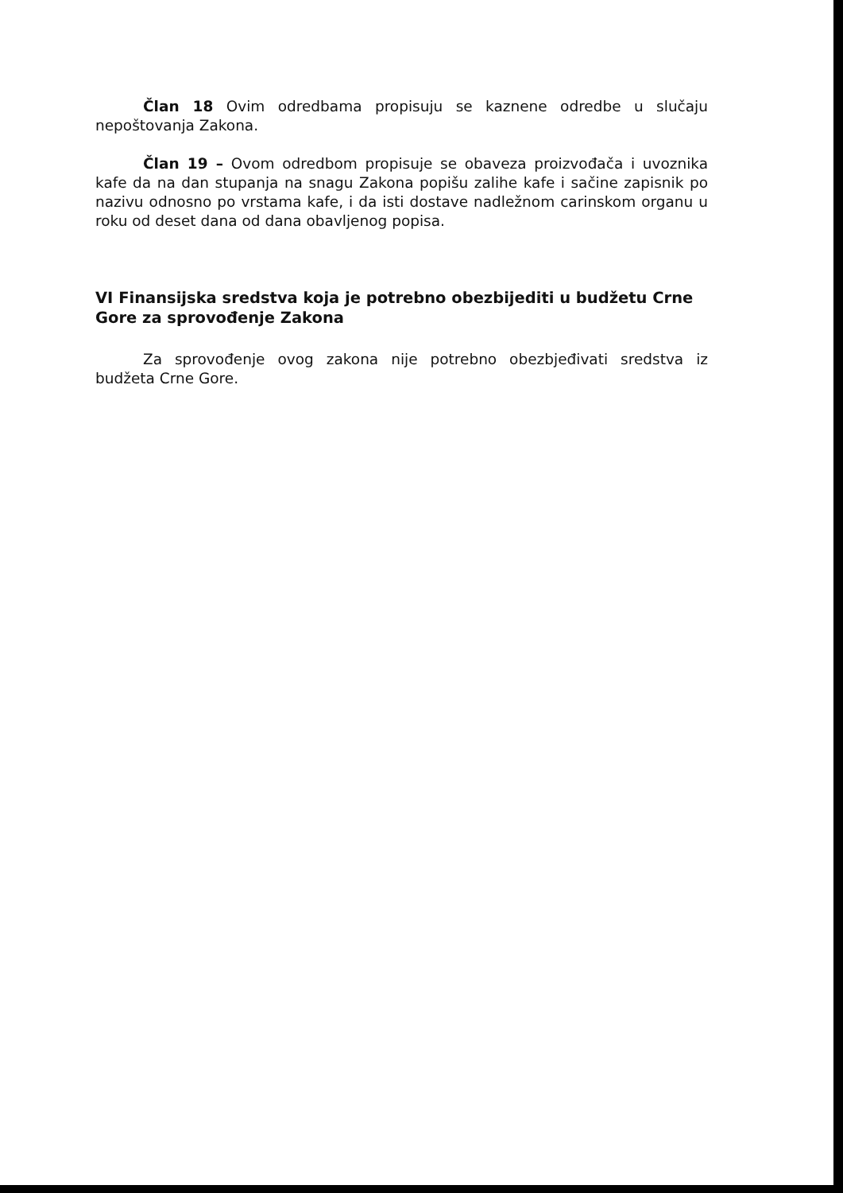Član 18 Ovim odredbama propisuju se kaznene odredbe u slučaju nepoštovanja Zakona.
Član 19 – Ovom odredbom propisuje se obaveza proizvođača i uvoznika kafe da na dan stupanja na snagu Zakona popišu zalihe kafe i sačine zapisnik po nazivu odnosno po vrstama kafe, i da isti dostave nadležnom carinskom organu u roku od deset dana od dana obavljenog popisa.
VI Finansijska sredstva koja je potrebno obezbijediti u budžetu Crne Gore za sprovođenje Zakona
Za sprovođenje ovog zakona nije potrebno obezbjeđivati sredstva iz budžeta Crne Gore.